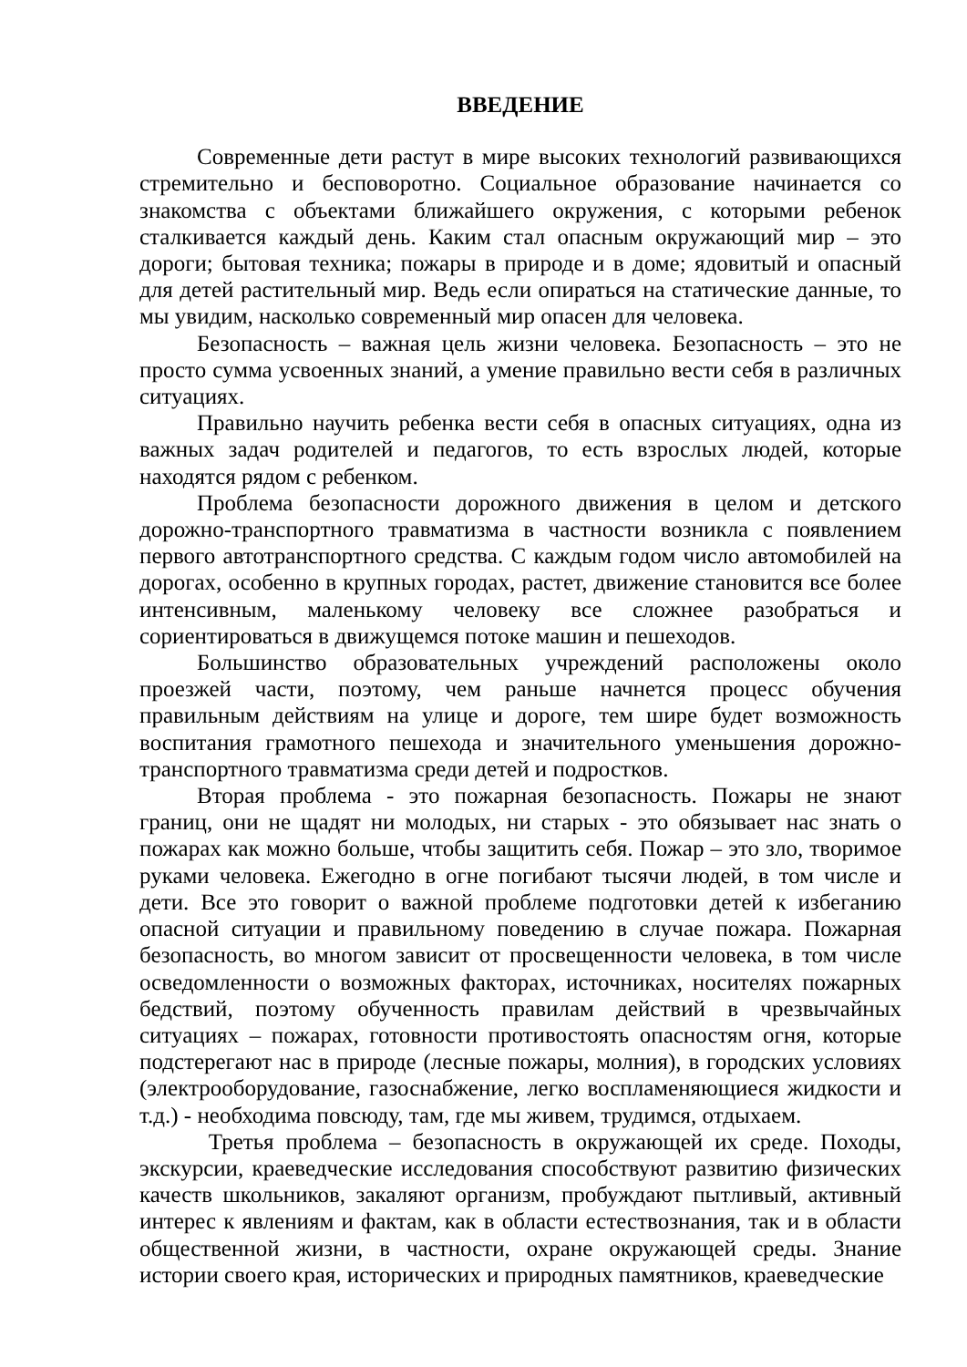ВВЕДЕНИЕ
Современные дети растут в мире высоких технологий развивающихся стремительно и бесповоротно. Социальное образование начинается со знакомства с объектами ближайшего окружения, с которыми ребенок сталкивается каждый день. Каким стал опасным окружающий мир – это дороги; бытовая техника; пожары в природе и в доме; ядовитый и опасный для детей растительный мир. Ведь если опираться на статические данные, то мы увидим, насколько современный мир опасен для человека.
Безопасность – важная цель жизни человека. Безопасность – это не просто сумма усвоенных знаний, а умение правильно вести себя в различных ситуациях.
Правильно научить ребенка вести себя в опасных ситуациях, одна из важных задач родителей и педагогов, то есть взрослых людей, которые находятся рядом с ребенком.
Проблема безопасности дорожного движения в целом и детского дорожно-транспортного травматизма в частности возникла с появлением первого автотранспортного средства. С каждым годом число автомобилей на дорогах, особенно в крупных городах, растет, движение становится все более интенсивным, маленькому человеку все сложнее разобраться и сориентироваться в движущемся потоке машин и пешеходов.
Большинство образовательных учреждений расположены около проезжей части, поэтому, чем раньше начнется процесс обучения правильным действиям на улице и дороге, тем шире будет возможность воспитания грамотного пешехода и значительного уменьшения дорожно-транспортного травматизма среди детей и подростков.
Вторая проблема - это пожарная безопасность. Пожары не знают границ, они не щадят ни молодых, ни старых - это обязывает нас знать о пожарах как можно больше, чтобы защитить себя. Пожар – это зло, творимое руками человека. Ежегодно в огне погибают тысячи людей, в том числе и дети. Все это говорит о важной проблеме подготовки детей к избеганию опасной ситуации и правильному поведению в случае пожара. Пожарная безопасность, во многом зависит от просвещенности человека, в том числе осведомленности о возможных факторах, источниках, носителях пожарных бедствий, поэтому обученность правилам действий в чрезвычайных ситуациях – пожарах, готовности противостоять опасностям огня, которые подстерегают нас в природе (лесные пожары, молния), в городских условиях (электрооборудование, газоснабжение, легко воспламеняющиеся жидкости и т.д.) - необходима повсюду, там, где мы живем, трудимся, отдыхаем.
Третья проблема – безопасность в окружающей их среде. Походы, экскурсии, краеведческие исследования способствуют развитию физических качеств школьников, закаляют организм, пробуждают пытливый, активный интерес к явлениям и фактам, как в области естествознания, так и в области общественной жизни, в частности, охране окружающей среды. Знание истории своего края, исторических и природных памятников, краеведческие